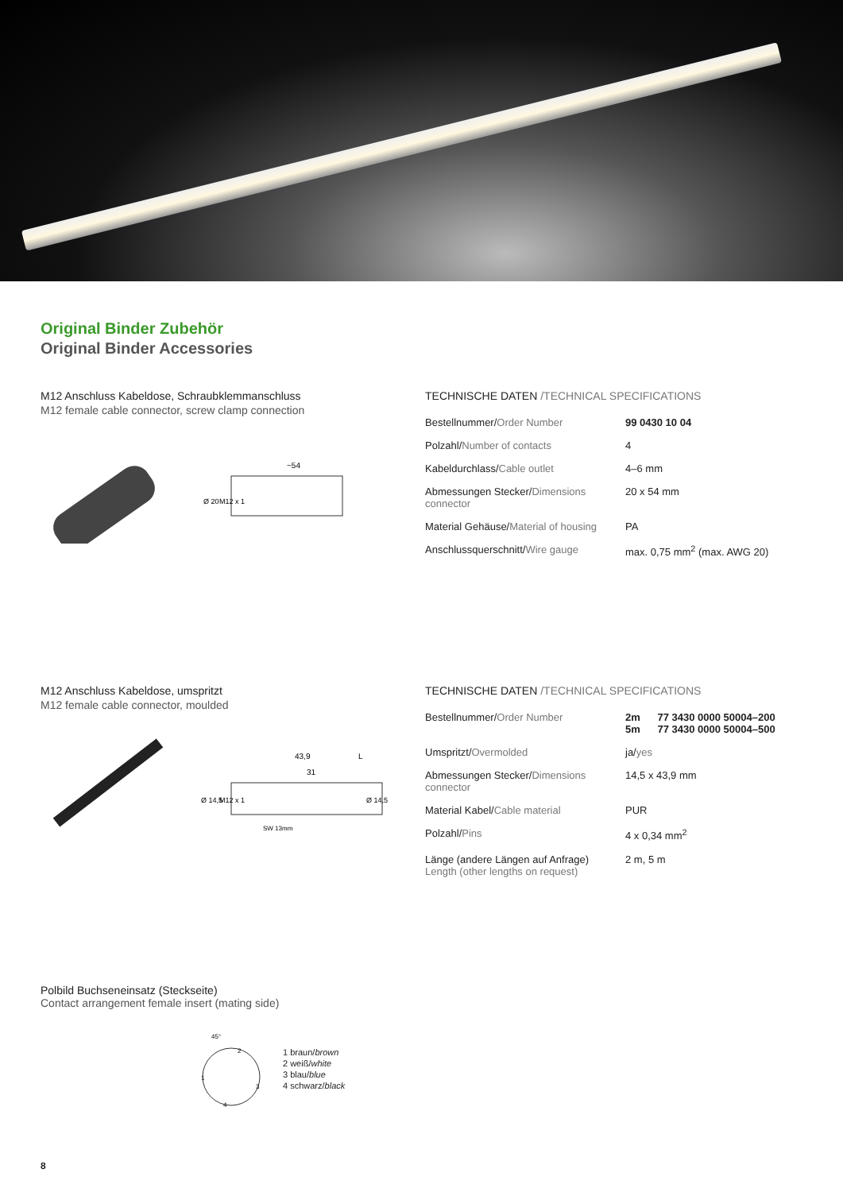Original Binder Zubehör
Original Binder Accessories
M12 Anschluss Kabeldose, Schraubklemmanschluss
M12 female cable connector, screw clamp connection
~54
Ø 20
M12 x 1
TECHNISCHE DATEN /TECHNICAL SPECIFICATIONS
| Bestellnummer/ Order Number | 99 0430 10 04 |
| Polzahl/ Number of contacts | 4 |
| Kabeldurchlass/ Cable outlet | 4–6 mm |
| Abmessungen Stecker/ Dimensions connector | 20 x 54 mm |
| Material Gehäuse/ Material of housing | PA |
| Anschlussquerschnitt/ Wire gauge | max. 0,75 mm<sup>2</sup> (max. AWG 20) |
M12 Anschluss Kabeldose, umspritzt
M12 female cable connector, moulded
43,9
L
31
Ø 14,5
Ø 14,5
M12 x 1
SW 13mm
TECHNISCHE DATEN /TECHNICAL SPECIFICATIONS
| Bestellnummer/ Order Number | 2m 77 3430 0000 50004–200 5m 77 3430 0000 50004–500 |
| Umspritzt/ Overmolded | ja/ yes |
| Abmessungen Stecker/ Dimensions connector | 14,5 x 43,9 mm |
| Material Kabel/ Cable material | PUR |
| Polzahl/ Pins | 4 x 0,34 mm<sup>2</sup> |
| Länge (andere Längen auf Anfrage) Length (other lengths on request) | 2 m, 5 m |
Polbild Buchseneinsatz (Steckseite)
Contact arrangement female insert (mating side)
45°
1
2
3
4
1 braun/brown
2 weiß/white
3 blau/blue
4 schwarz/black
8